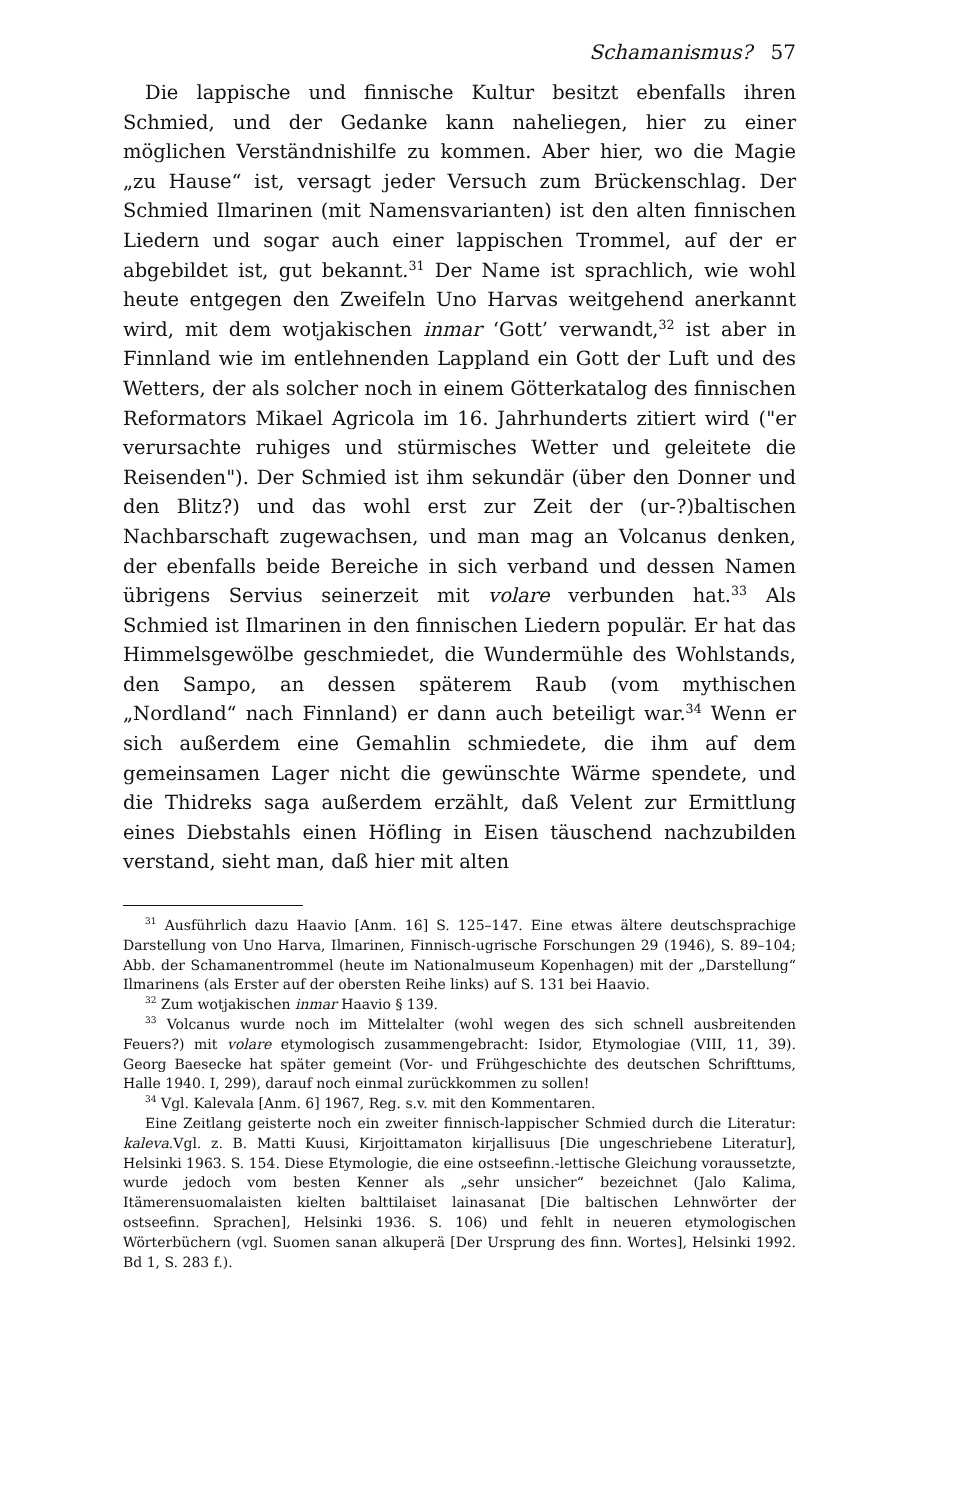Schamanismus? 57
Die lappische und finnische Kultur besitzt ebenfalls ihren Schmied, und der Gedanke kann naheliegen, hier zu einer möglichen Verständnishilfe zu kommen. Aber hier, wo die Magie „zu Hause“ ist, versagt jeder Versuch zum Brückenschlag. Der Schmied Ilmarinen (mit Namensvarianten) ist den alten finnischen Liedern und sogar auch einer lappischen Trommel, auf der er abgebildet ist, gut bekannt.<sup>31</sup> Der Name ist sprachlich, wie wohl heute entgegen den Zweifeln Uno Harvas weitgehend anerkannt wird, mit dem wotjakischen inmar ‘Gott’ verwandt,<sup>32</sup> ist aber in Finnland wie im entlehnenden Lappland ein Gott der Luft und des Wetters, der als solcher noch in einem Götterkatalog des finnischen Reformators Mikael Agricola im 16. Jahrhunderts zitiert wird ("er verursachte ruhiges und stürmisches Wetter und geleitete die Reisenden"). Der Schmied ist ihm sekundär (über den Donner und den Blitz?) und das wohl erst zur Zeit der (ur-?)baltischen Nachbarschaft zugewachsen, und man mag an Volcanus denken, der ebenfalls beide Bereiche in sich verband und dessen Namen übrigens Servius seinerzeit mit volare verbunden hat.<sup>33</sup> Als Schmied ist Ilmarinen in den finnischen Liedern populär. Er hat das Himmelsgewölbe geschmiedet, die Wundermühle des Wohlstands, den Sampo, an dessen späterem Raub (vom mythischen „Nordland“ nach Finnland) er dann auch beteiligt war.<sup>34</sup> Wenn er sich außerdem eine Gemahlin schmiedete, die ihm auf dem gemeinsamen Lager nicht die gewünschte Wärme spendete, und die Thidreks saga außerdem erzählt, daß Velent zur Ermittlung eines Diebstahls einen Höfling in Eisen täuschend nachzubilden verstand, sieht man, daß hier mit alten
<sup>31</sup> Ausführlich dazu Haavio [Anm. 16] S. 125–147. Eine etwas ältere deutschsprachige Darstellung von Uno Harva, Ilmarinen, Finnisch-ugrische Forschungen 29 (1946), S. 89–104; Abb. der Schamanentrommel (heute im Nationalmuseum Kopenhagen) mit der „Darstellung“ Ilmarinens (als Erster auf der obersten Reihe links) auf S. 131 bei Haavio.
<sup>32</sup> Zum wotjakischen inmar Haavio § 139.
<sup>33</sup> Volcanus wurde noch im Mittelalter (wohl wegen des sich schnell ausbreitenden Feuers?) mit volare etymologisch zusammengebracht: Isidor, Etymologiae (VIII, 11, 39). Georg Baesecke hat später gemeint (Vor- und Frühgeschichte des deutschen Schrifttums, Halle 1940. I, 299), darauf noch einmal zurückkommen zu sollen!
<sup>34</sup> Vgl. Kalevala [Anm. 6] 1967, Reg. s.v. mit den Kommentaren.
Eine Zeitlang geisterte noch ein zweiter finnisch-lappischer Schmied durch die Literatur: kaleva.Vgl. z. B. Matti Kuusi, Kirjoittamaton kirjallisuus [Die ungeschriebene Literatur], Helsinki 1963. S. 154. Diese Etymologie, die eine ostseefinn.-lettische Gleichung voraussetzte, wurde jedoch vom besten Kenner als „sehr unsicher“ bezeichnet (Jalo Kalima, Itämerensuomalaisten kielten balttilaiset lainasanat [Die baltischen Lehnwörter der ostseefinn. Sprachen], Helsinki 1936. S. 106) und fehlt in neueren etymologischen Wörterbüchern (vgl. Suomen sanan alkuperä [Der Ursprung des finn. Wortes], Helsinki 1992. Bd 1, S. 283 f.).